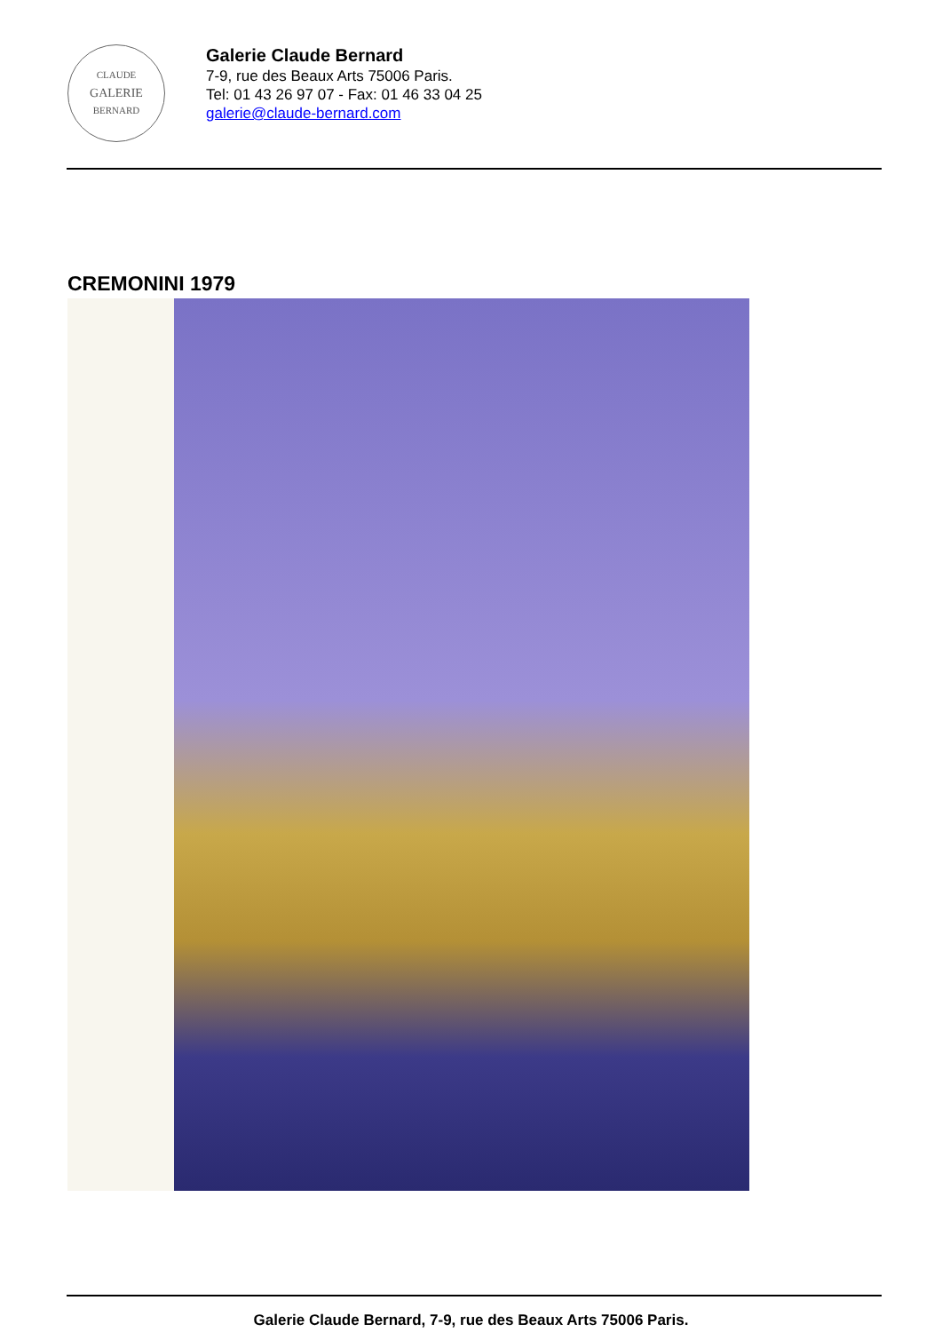CLAUDE
GALERIE
BERNARD
Galerie Claude Bernard
7-9, rue des Beaux Arts 75006 Paris.
Tel: 01 43 26 97 07 - Fax: 01 46 33 04 25
galerie@claude-bernard.com
CREMONINI 1979
Galerie Claude Bernard, 7-9, rue des Beaux Arts 75006 Paris.